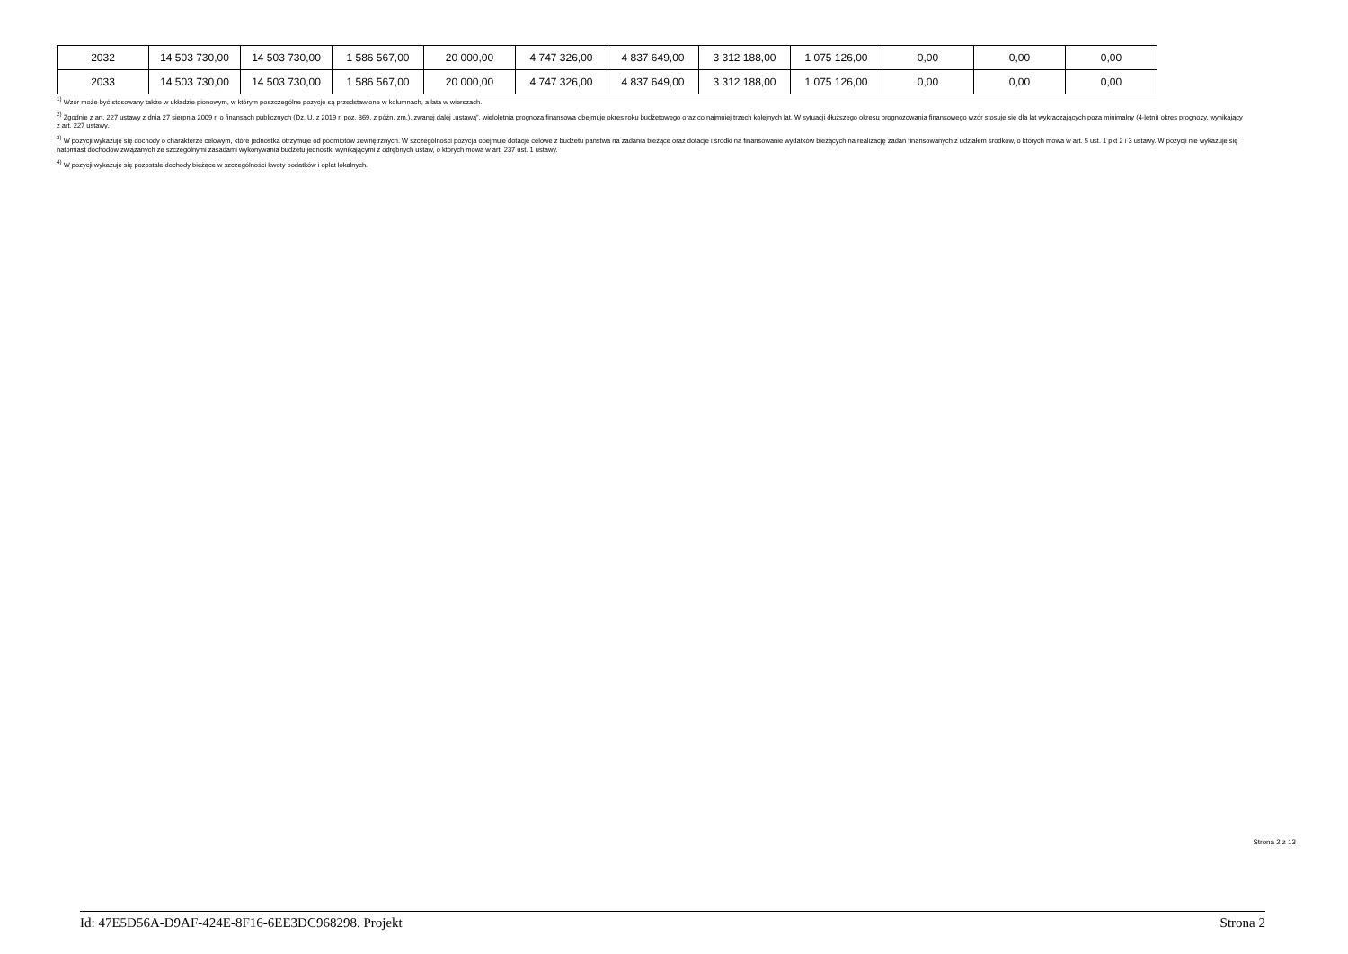| 2032 | 14 503 730,00 | 14 503 730,00 | 1 586 567,00 | 20 000,00 | 4 747 326,00 | 4 837 649,00 | 3 312 188,00 | 1 075 126,00 | 0,00 | 0,00 | 0,00 |
| 2033 | 14 503 730,00 | 14 503 730,00 | 1 586 567,00 | 20 000,00 | 4 747 326,00 | 4 837 649,00 | 3 312 188,00 | 1 075 126,00 | 0,00 | 0,00 | 0,00 |
<sup>1)</sup> Wzór może być stosowany także w układzie pionowym, w którym poszczególne pozycje są przedstawione w kolumnach, a lata w wierszach.
<sup>2)</sup> Zgodnie z art. 227 ustawy z dnia 27 sierpnia 2009 r. o finansach publicznych (Dz. U. z 2019 r. poz. 869, z późn. zm.), zwanej dalej „ustawą”, wieloletnia prognoza finansowa obejmuje okres roku budżetowego oraz co najmniej trzech kolejnych lat. W sytuacji dłuższego okresu prognozowania finansowego wzór stosuje się dla lat wykraczających poza minimalny (4-letni) okres prognozy, wynikający z art. 227 ustawy.
<sup>3)</sup> W pozycji wykazuje się dochody o charakterze celowym, które jednostka otrzymuje od podmiotów zewnętrznych. W szczególności pozycja obejmuje dotacje celowe z budżetu państwa na zadania bieżące oraz dotacje i środki na finansowanie wydatków bieżących na realizację zadań finansowanych z udziałem środków, o których mowa w art. 5 ust. 1 pkt 2 i 3 ustawy. W pozycji nie wykazuje się natomiast dochodów związanych ze szczególnymi zasadami wykonywania budżetu jednostki wynikającymi z odrębnych ustaw, o których mowa w art. 237 ust. 1 ustawy.
<sup>4)</sup> W pozycji wykazuje się pozostałe dochody bieżące w szczególności kwoty podatków i opłat lokalnych.
Strona 2 z 13
Id: 47E5D56A-D9AF-424E-8F16-6EE3DC968298. Projekt Strona 2